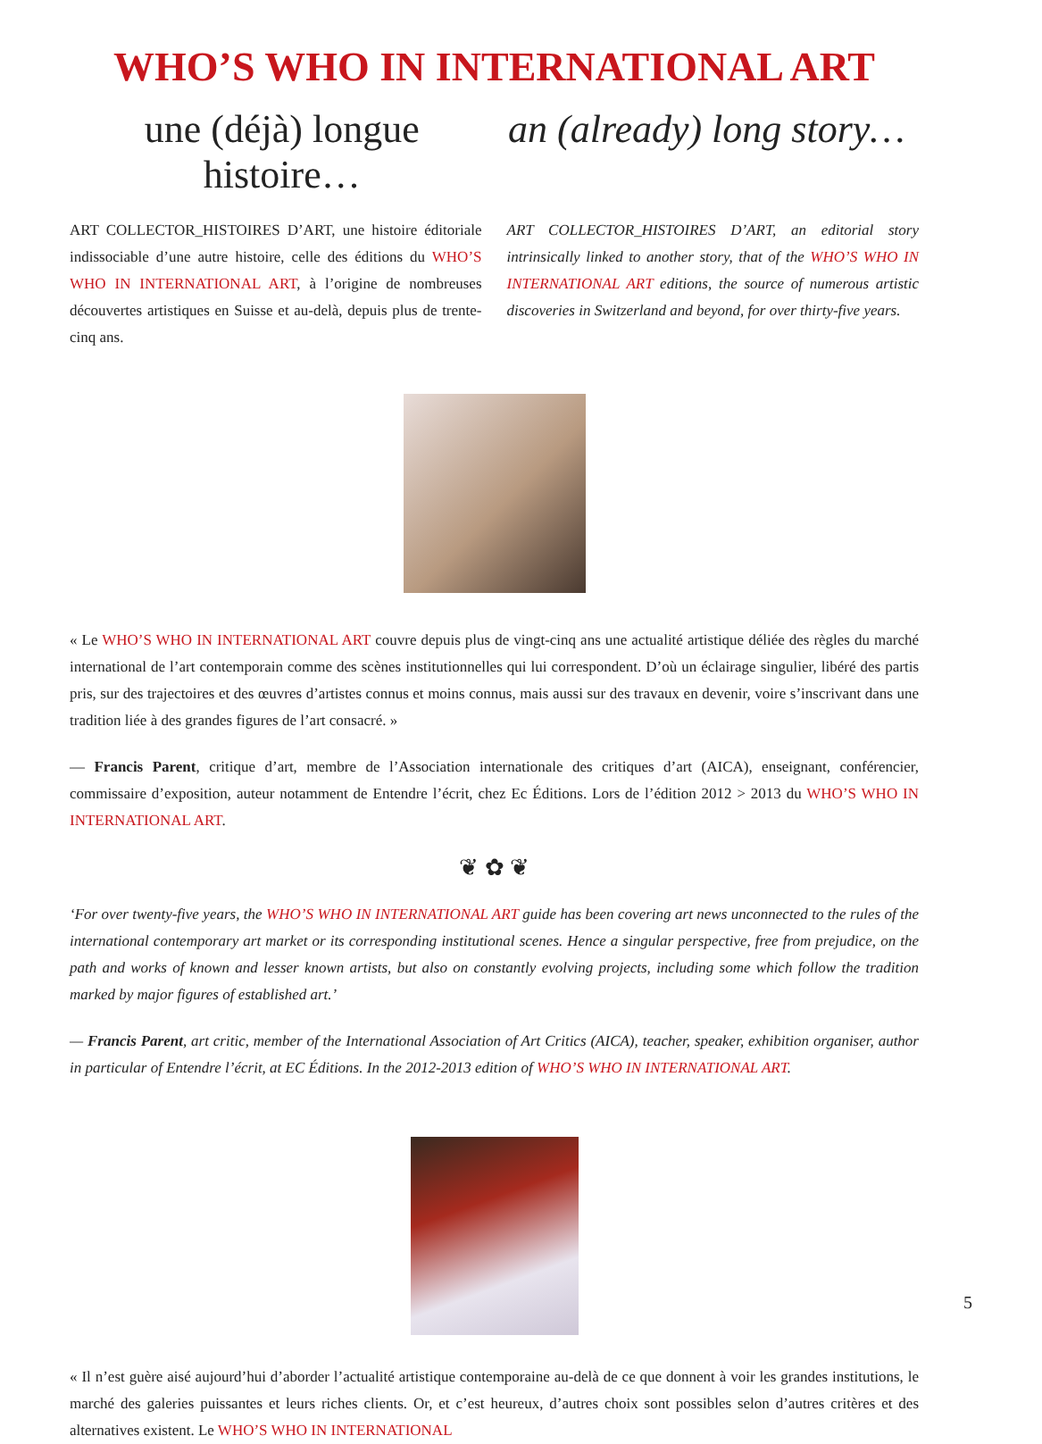WHO’S WHO IN INTERNATIONAL ART
une (déjà) longue histoire… an (already) long story…
ART COLLECTOR_HISTOIRES D’ART, une histoire éditoriale indissociable d’une autre histoire, celle des éditions du WHO’S WHO IN INTERNATIONAL ART, à l’origine de nombreuses découvertes artistiques en Suisse et au-delà, depuis plus de trente-cinq ans.
ART COLLECTOR_HISTOIRES D’ART, an editorial story intrinsically linked to another story, that of the WHO’S WHO IN INTERNATIONAL ART editions, the source of numerous artistic discoveries in Switzerland and beyond, for over thirty-five years.
« Le WHO’S WHO IN INTERNATIONAL ART couvre depuis plus de vingt-cinq ans une actualité artistique déliée des règles du marché international de l’art contemporain comme des scènes institutionnelles qui lui correspondent. D’où un éclairage singulier, libéré des partis pris, sur des trajectoires et des œuvres d’artistes connus et moins connus, mais aussi sur des travaux en devenir, voire s’inscrivant dans une tradition liée à des grandes figures de l’art consacré. »
— Francis Parent, critique d’art, membre de l’Association internationale des critiques d’art (AICA), enseignant, conférencier, commissaire d’exposition, auteur notamment de Entendre l’écrit, chez Ec Éditions. Lors de l’édition 2012 > 2013 du WHO’S WHO IN INTERNATIONAL ART.
❦ ✿ ❦
‘For over twenty-five years, the WHO’S WHO IN INTERNATIONAL ART guide has been covering art news unconnected to the rules of the international contemporary art market or its corresponding institutional scenes. Hence a singular perspective, free from prejudice, on the path and works of known and lesser known artists, but also on constantly evolving projects, including some which follow the tradition marked by major figures of established art.’
— Francis Parent, art critic, member of the International Association of Art Critics (AICA), teacher, speaker, exhibition organiser, author in particular of Entendre l’écrit, at EC Éditions. In the 2012-2013 edition of WHO’S WHO IN INTERNATIONAL ART.
« Il n’est guère aisé aujourd’hui d’aborder l’actualité artistique contemporaine au-delà de ce que donnent à voir les grandes institutions, le marché des galeries puissantes et leurs riches clients. Or, et c’est heureux, d’autres choix sont possibles selon d’autres critères et des alternatives existent. Le WHO’S WHO IN INTERNATIONAL
5